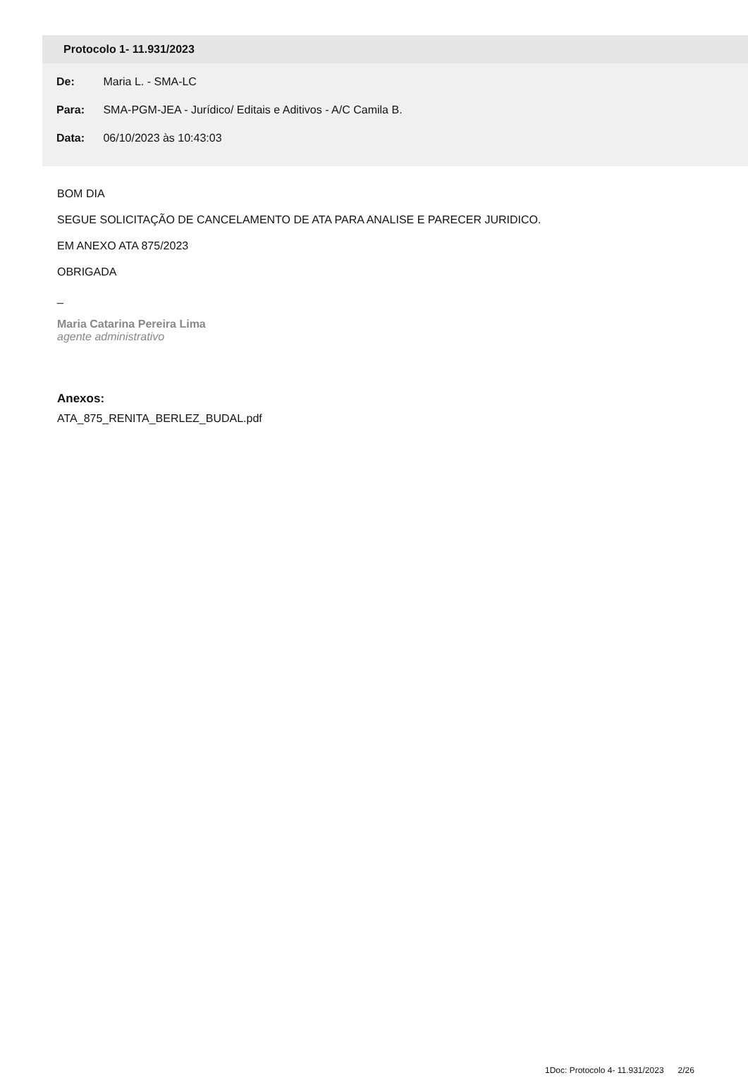Protocolo 1- 11.931/2023
De: Maria L. - SMA-LC
Para: SMA-PGM-JEA - Jurídico/ Editais e Aditivos - A/C Camila B.
Data: 06/10/2023 às 10:43:03
BOM DIA
SEGUE SOLICITAÇÃO DE CANCELAMENTO DE ATA PARA ANALISE E PARECER JURIDICO.
EM ANEXO ATA 875/2023
OBRIGADA
_
Maria Catarina Pereira Lima
agente administrativo
Anexos:
ATA_875_RENITA_BERLEZ_BUDAL.pdf
1Doc: Protocolo 4- 11.931/2023 2/26